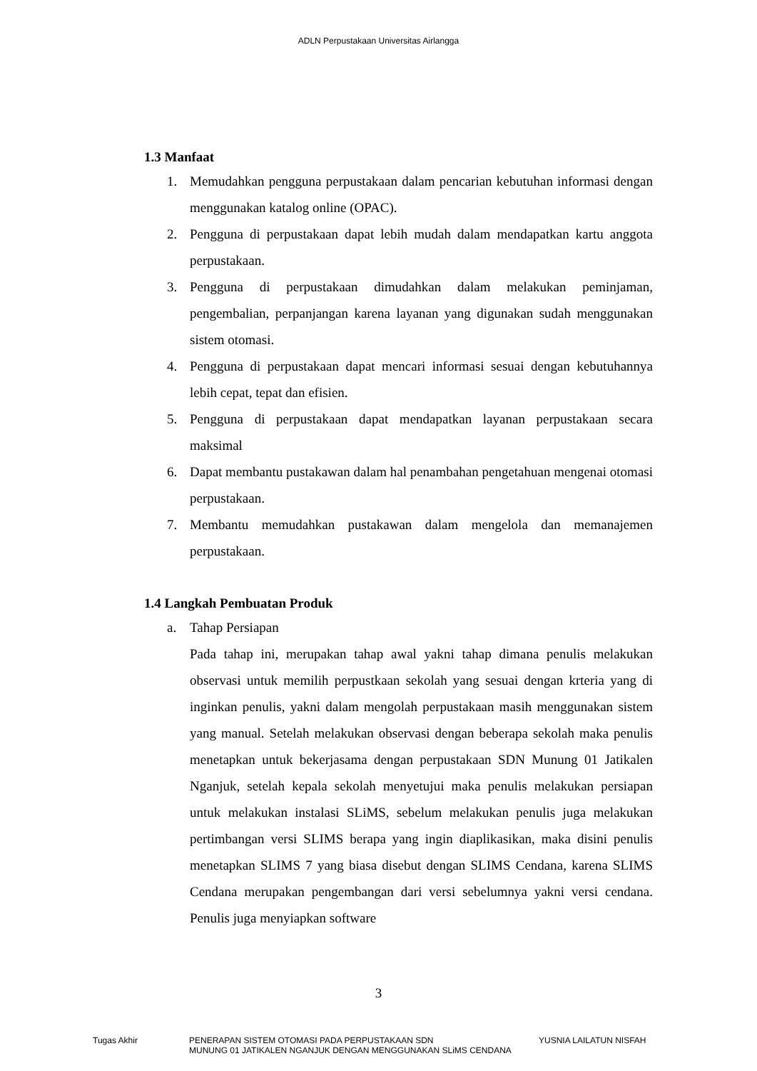ADLN Perpustakaan Universitas Airlangga
1.3 Manfaat
1. Memudahkan pengguna perpustakaan dalam pencarian kebutuhan informasi dengan menggunakan katalog online (OPAC).
2. Pengguna di perpustakaan dapat lebih mudah dalam mendapatkan kartu anggota perpustakaan.
3. Pengguna di perpustakaan dimudahkan dalam melakukan peminjaman, pengembalian, perpanjangan karena layanan yang digunakan sudah menggunakan sistem otomasi.
4. Pengguna di perpustakaan dapat mencari informasi sesuai dengan kebutuhannya lebih cepat, tepat dan efisien.
5. Pengguna di perpustakaan dapat mendapatkan layanan perpustakaan secara maksimal
6. Dapat membantu pustakawan dalam hal penambahan pengetahuan mengenai otomasi perpustakaan.
7. Membantu memudahkan pustakawan dalam mengelola dan memanajemen perpustakaan.
1.4 Langkah Pembuatan Produk
a. Tahap Persiapan
Pada tahap ini, merupakan tahap awal yakni tahap dimana penulis melakukan observasi untuk memilih perpustkaan sekolah yang sesuai dengan krteria yang di inginkan penulis, yakni dalam mengolah perpustakaan masih menggunakan sistem yang manual. Setelah melakukan observasi dengan beberapa sekolah maka penulis menetapkan untuk bekerjasama dengan perpustakaan SDN Munung 01 Jatikalen Nganjuk, setelah kepala sekolah menyetujui maka penulis melakukan persiapan untuk melakukan instalasi SLiMS, sebelum melakukan penulis juga melakukan pertimbangan versi SLIMS berapa yang ingin diaplikasikan, maka disini penulis menetapkan SLIMS 7 yang biasa disebut dengan SLIMS Cendana, karena SLIMS Cendana merupakan pengembangan dari versi sebelumnya yakni versi cendana. Penulis juga menyiapkan software
3
Tugas Akhir PENERAPAN SISTEM OTOMASI PADA PERPUSTAKAAN SDN
MUNUNG 01 JATIKALEN NGANJUK DENGAN MENGGUNAKAN SLiMS CENDANA
YUSNIA LAILATUN NISFAH